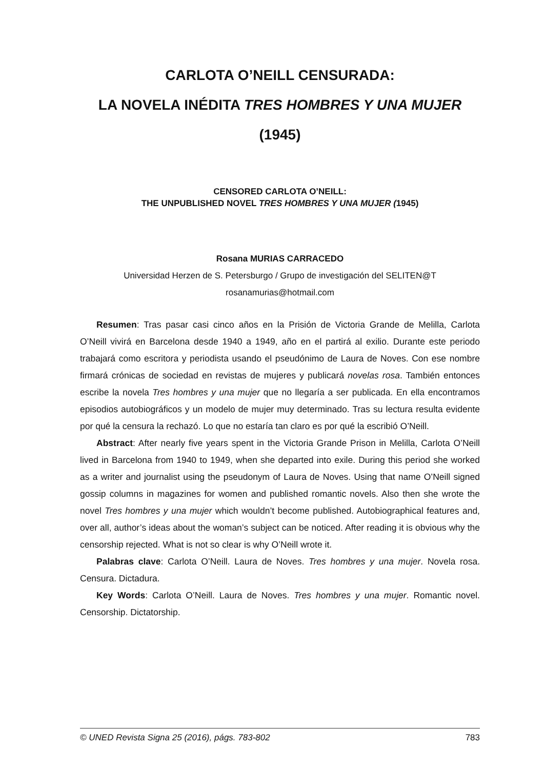CARLOTA O’NEILL CENSURADA:
LA NOVELA INÉDITA TRES HOMBRES Y UNA MUJER
(1945)
CENSORED CARLOTA O’NEILL:
THE UNPUBLISHED NOVEL TRES HOMBRES Y UNA MUJER (1945)
Rosana MURIAS CARRACEDO
Universidad Herzen de S. Petersburgo / Grupo de investigación del SELITEN@T
rosanamurias@hotmail.com
Resumen: Tras pasar casi cinco años en la Prisión de Victoria Grande de Melilla, Carlota O’Neill vivirá en Barcelona desde 1940 a 1949, año en el partirá al exilio. Durante este periodo trabajará como escritora y periodista usando el pseudónimo de Laura de Noves. Con ese nombre firmará crónicas de sociedad en revistas de mujeres y publicará novelas rosa. También entonces escribe la novela Tres hombres y una mujer que no llegaría a ser publicada. En ella encontramos episodios autobiográficos y un modelo de mujer muy determinado. Tras su lectura resulta evidente por qué la censura la rechazó. Lo que no estaría tan claro es por qué la escribió O’Neill.
Abstract: After nearly five years spent in the Victoria Grande Prison in Melilla, Carlota O’Neill lived in Barcelona from 1940 to 1949, when she departed into exile. During this period she worked as a writer and journalist using the pseudonym of Laura de Noves. Using that name O’Neill signed gossip columns in magazines for women and published romantic novels. Also then she wrote the novel Tres hombres y una mujer which wouldn’t become published. Autobiographical features and, over all, author’s ideas about the woman’s subject can be noticed. After reading it is obvious why the censorship rejected. What is not so clear is why O’Neill wrote it.
Palabras clave: Carlota O’Neill. Laura de Noves. Tres hombres y una mujer. Novela rosa. Censura. Dictadura.
Key Words: Carlota O’Neill. Laura de Noves. Tres hombres y una mujer. Romantic novel. Censorship. Dictatorship.
© UNED Revista Signa 25 (2016), págs. 783-802 783